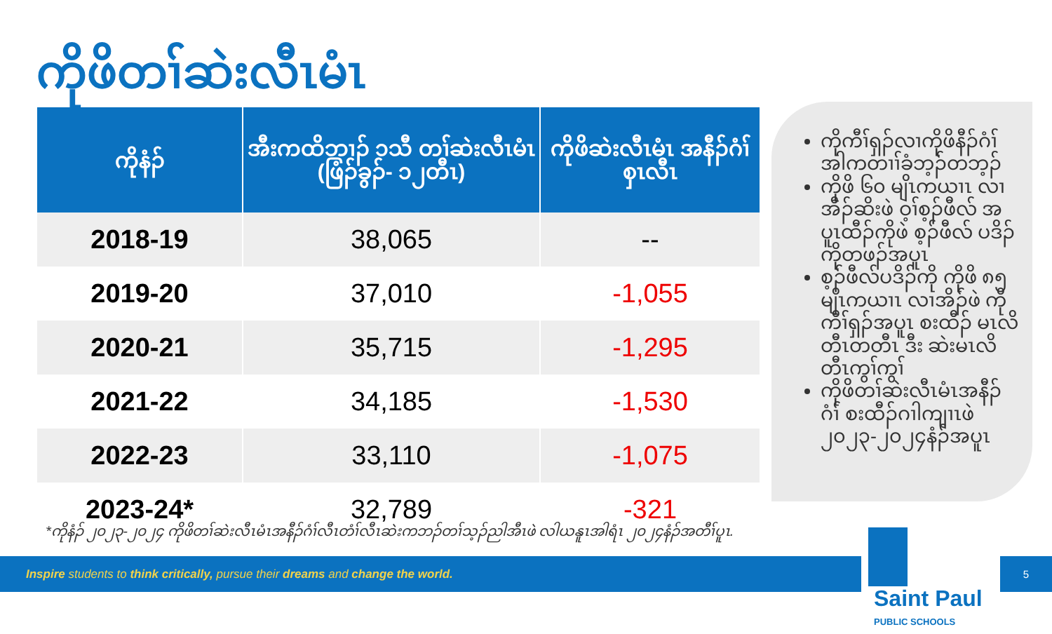ကိုဖိတၢ်ဆဲးလီၤမံၤ
| ကိုနံၣ် | အီးကထိဘၢၣ် ၁သီ တၢ်ဆဲးလီၤမံၤ (ဖြံၣ်ခွၣ်- ၁၂တီၤ) | ကိုဖိဆဲးလီၤမံၤ အနီၣ်ဂံၢ်စှၤလီၤ |
| --- | --- | --- |
| 2018-19 | 38,065 | -- |
| 2019-20 | 37,010 | -1,055 |
| 2020-21 | 35,715 | -1,295 |
| 2021-22 | 34,185 | -1,530 |
| 2022-23 | 33,110 | -1,075 |
| 2023-24* | 32,789 | -321 |
ကိုကီၢ်ရှၣ်လၢကိုဖိနီၣ်ဂံၢ် အါကတၢၢ်ခံဘ့ၣ်တဘ့ၣ်
ကိုဖိ ၆၀ မျိၤကယၢၤ လၢ အီၣ်ဆိးဖဲ ဝ့ၢ်စ့ၣ်ဖီလ် အပူၤထီၣ်ကိုဖဲ စ့ၣ်ဖီလ် ပဒိၣ်ကိုတဖၣ်အပူၤ
စ့ၣ်ဖီလ်ပဒိၣ်ကို ကိုဖိ ၈၅ မျိၤကယၢၤ လၢအိၣ်ဖဲ ကိုကီၢ်ရှၣ်အပူၤ စးထီၣ် မၤလိတီၤတတီၤ ဒီး ဆဲးမၤလိတီၤကွၢ်ကွၢ်
ကိုဖိတၢ်ဆဲးလီၤမံၤအနီၣ် ဂံၢ် စးထီၣ်ဂၢါကျၢၤဖဲ ၂၀၂၃-၂၀၂၄နံၣ်အပူၤ
*ကိုနံၣ် ၂၀၂၃-၂၀၂၄ ကိုဖိတၢ်ဆဲးလီၤမံၤအနီၣ်ဂံၢ်လီၤတံၢ်လီၤဆဲးကဘၣ်တၢ်သ့ၣ်ညါအီၤဖဲ လါယနူၤအါရံၤ ၂၀၂၄နံၣ်အတီၢ်ပူၤ.
Inspire students to think critically, pursue their dreams and change the world.
Saint Paul PUBLIC SCHOOLS
5